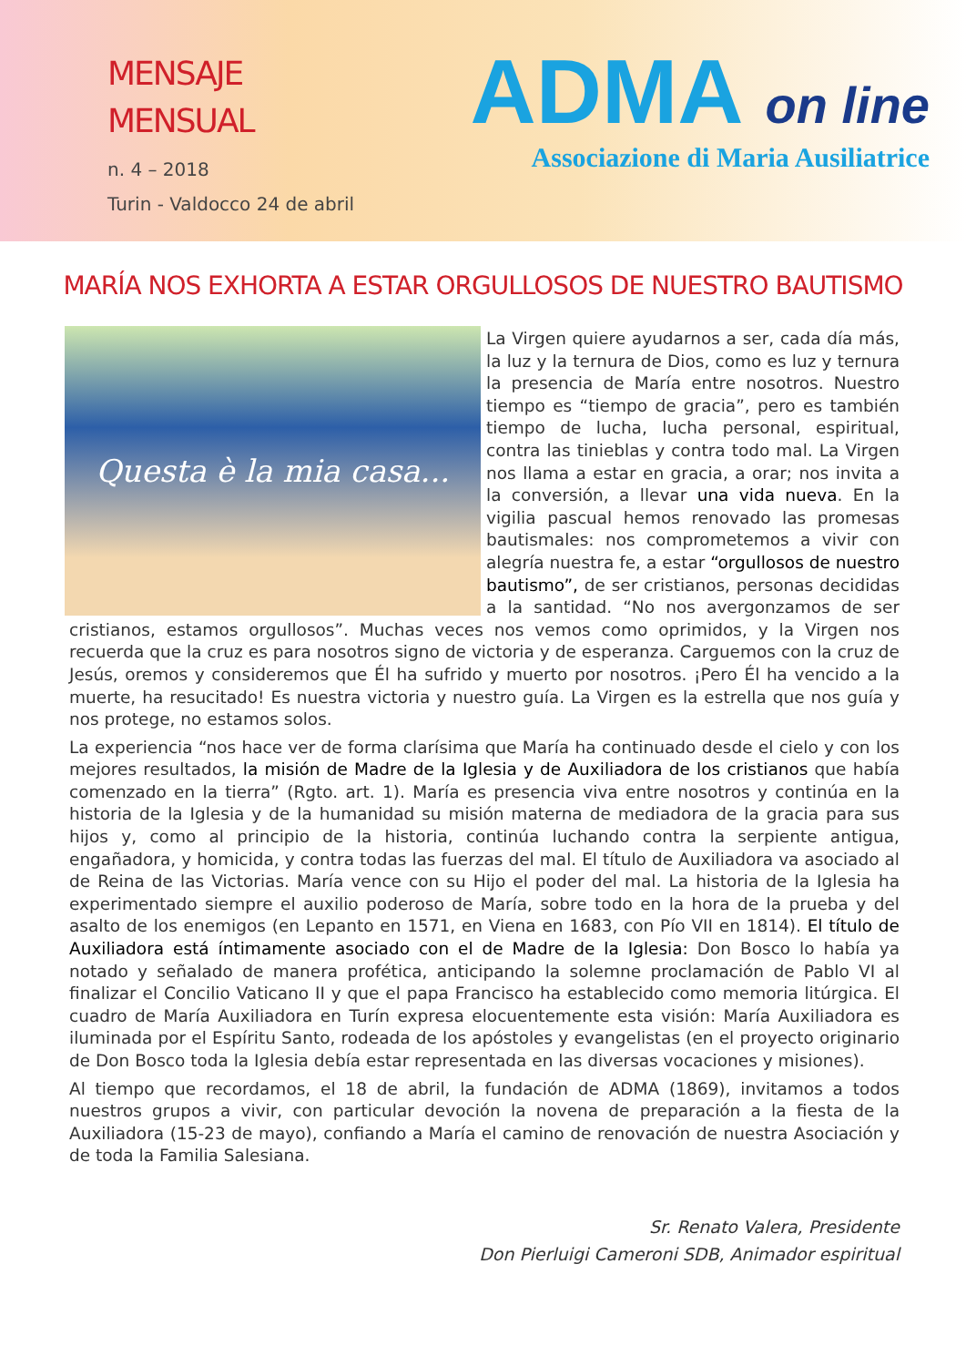MENSAJE
MENSUAL
n. 4 – 2018
Turin - Valdocco 24 de abril
ADMA on line
Associazione di Maria Ausiliatrice
MARÍA NOS EXHORTA A ESTAR ORGULLOSOS DE NUESTRO BAUTISMO
Questa è la mia casa...
La Virgen quiere ayudarnos a ser, cada día más, la luz y la ternura de Dios, como es luz y ternura la presencia de María entre nosotros. Nuestro tiempo es “tiempo de gracia”, pero es también tiempo de lucha, lucha personal, espiritual, contra las tinieblas y contra todo mal. La Virgen nos llama a estar en gracia, a orar; nos invita a la conversión, a llevar una vida nueva. En la vigilia pascual hemos renovado las promesas bautismales: nos comprometemos a vivir con alegría nuestra fe, a estar “orgullosos de nuestro bautismo”, de ser cristianos, personas decididas a la santidad. “No nos avergonzamos de ser cristianos, estamos orgullosos”. Muchas veces nos vemos como oprimidos, y la Virgen nos recuerda que la cruz es para nosotros signo de victoria y de esperanza. Carguemos con la cruz de Jesús, oremos y consideremos que Él ha sufrido y muerto por nosotros. ¡Pero Él ha vencido a la muerte, ha resucitado! Es nuestra victoria y nuestro guía. La Virgen es la estrella que nos guía y nos protege, no estamos solos.
La experiencia “nos hace ver de forma clarísima que María ha continuado desde el cielo y con los mejores resultados, la misión de Madre de la Iglesia y de Auxiliadora de los cristianos que había comenzado en la tierra” (Rgto. art. 1). María es presencia viva entre nosotros y continúa en la historia de la Iglesia y de la humanidad su misión materna de mediadora de la gracia para sus hijos y, como al principio de la historia, continúa luchando contra la serpiente antigua, engañadora, y homicida, y contra todas las fuerzas del mal. El título de Auxiliadora va asociado al de Reina de las Victorias. María vence con su Hijo el poder del mal. La historia de la Iglesia ha experimentado siempre el auxilio poderoso de María, sobre todo en la hora de la prueba y del asalto de los enemigos (en Lepanto en 1571, en Viena en 1683, con Pío VII en 1814). El título de Auxiliadora está íntimamente asociado con el de Madre de la Iglesia: Don Bosco lo había ya notado y señalado de manera profética, anticipando la solemne proclamación de Pablo VI al finalizar el Concilio Vaticano II y que el papa Francisco ha establecido como memoria litúrgica. El cuadro de María Auxiliadora en Turín expresa elocuentemente esta visión: María Auxiliadora es iluminada por el Espíritu Santo, rodeada de los apóstoles y evangelistas (en el proyecto originario de Don Bosco toda la Iglesia debía estar representada en las diversas vocaciones y misiones).
Al tiempo que recordamos, el 18 de abril, la fundación de ADMA (1869), invitamos a todos nuestros grupos a vivir, con particular devoción la novena de preparación a la fiesta de la Auxiliadora (15-23 de mayo), confiando a María el camino de renovación de nuestra Asociación y de toda la Familia Salesiana.
Sr. Renato Valera, Presidente
Don Pierluigi Cameroni SDB, Animador espiritual